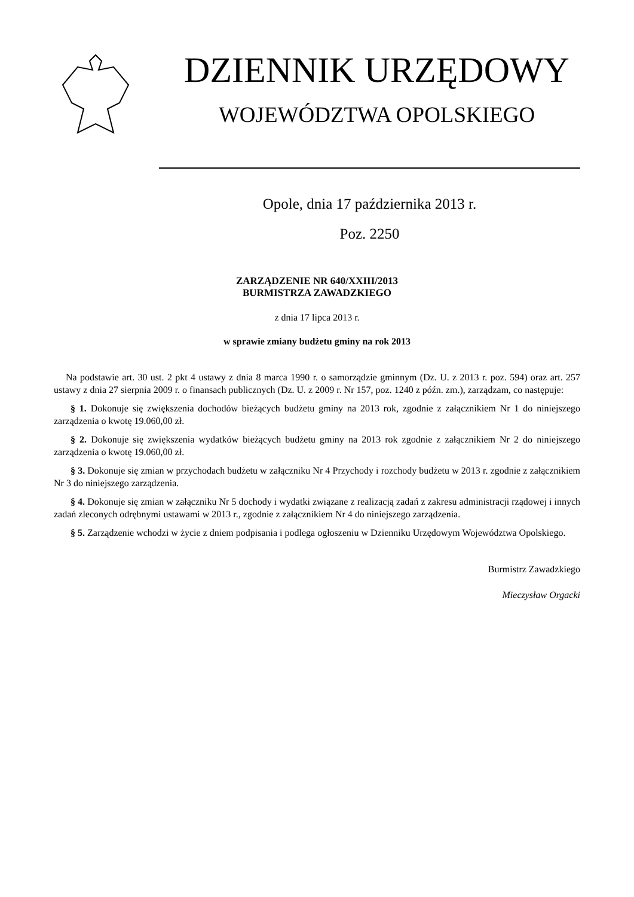DZIENNIK URZĘDOWY
WOJEWÓDZTWA OPOLSKIEGO
Opole, dnia 17 października 2013 r.
Poz. 2250
ZARZĄDZENIE NR 640/XXIII/2013
BURMISTRZA ZAWADZKIEGO
z dnia 17 lipca 2013 r.
w sprawie zmiany budżetu gminy na rok 2013
Na podstawie art. 30 ust. 2 pkt 4 ustawy z dnia 8 marca 1990 r. o samorządzie gminnym (Dz. U. z 2013 r. poz. 594) oraz art. 257 ustawy z dnia 27 sierpnia 2009 r. o finansach publicznych (Dz. U. z 2009 r. Nr 157, poz. 1240 z późn. zm.), zarządzam, co następuje:
§ 1. Dokonuje się zwiększenia dochodów bieżących budżetu gminy na 2013 rok, zgodnie z załącznikiem Nr 1 do niniejszego zarządzenia o kwotę 19.060,00 zł.
§ 2. Dokonuje się zwiększenia wydatków bieżących budżetu gminy na 2013 rok zgodnie z załącznikiem Nr 2 do niniejszego zarządzenia o kwotę 19.060,00 zł.
§ 3. Dokonuje się zmian w przychodach budżetu w załączniku Nr 4 Przychody i rozchody budżetu w 2013 r. zgodnie z załącznikiem Nr 3 do niniejszego zarządzenia.
§ 4. Dokonuje się zmian w załączniku Nr 5 dochody i wydatki związane z realizacją zadań z zakresu administracji rządowej i innych zadań zleconych odrębnymi ustawami w 2013 r., zgodnie z załącznikiem Nr 4 do niniejszego zarządzenia.
§ 5. Zarządzenie wchodzi w życie z dniem podpisania i podlega ogłoszeniu w Dzienniku Urzędowym Województwa Opolskiego.
Burmistrz Zawadzkiego
Mieczysław Orgacki